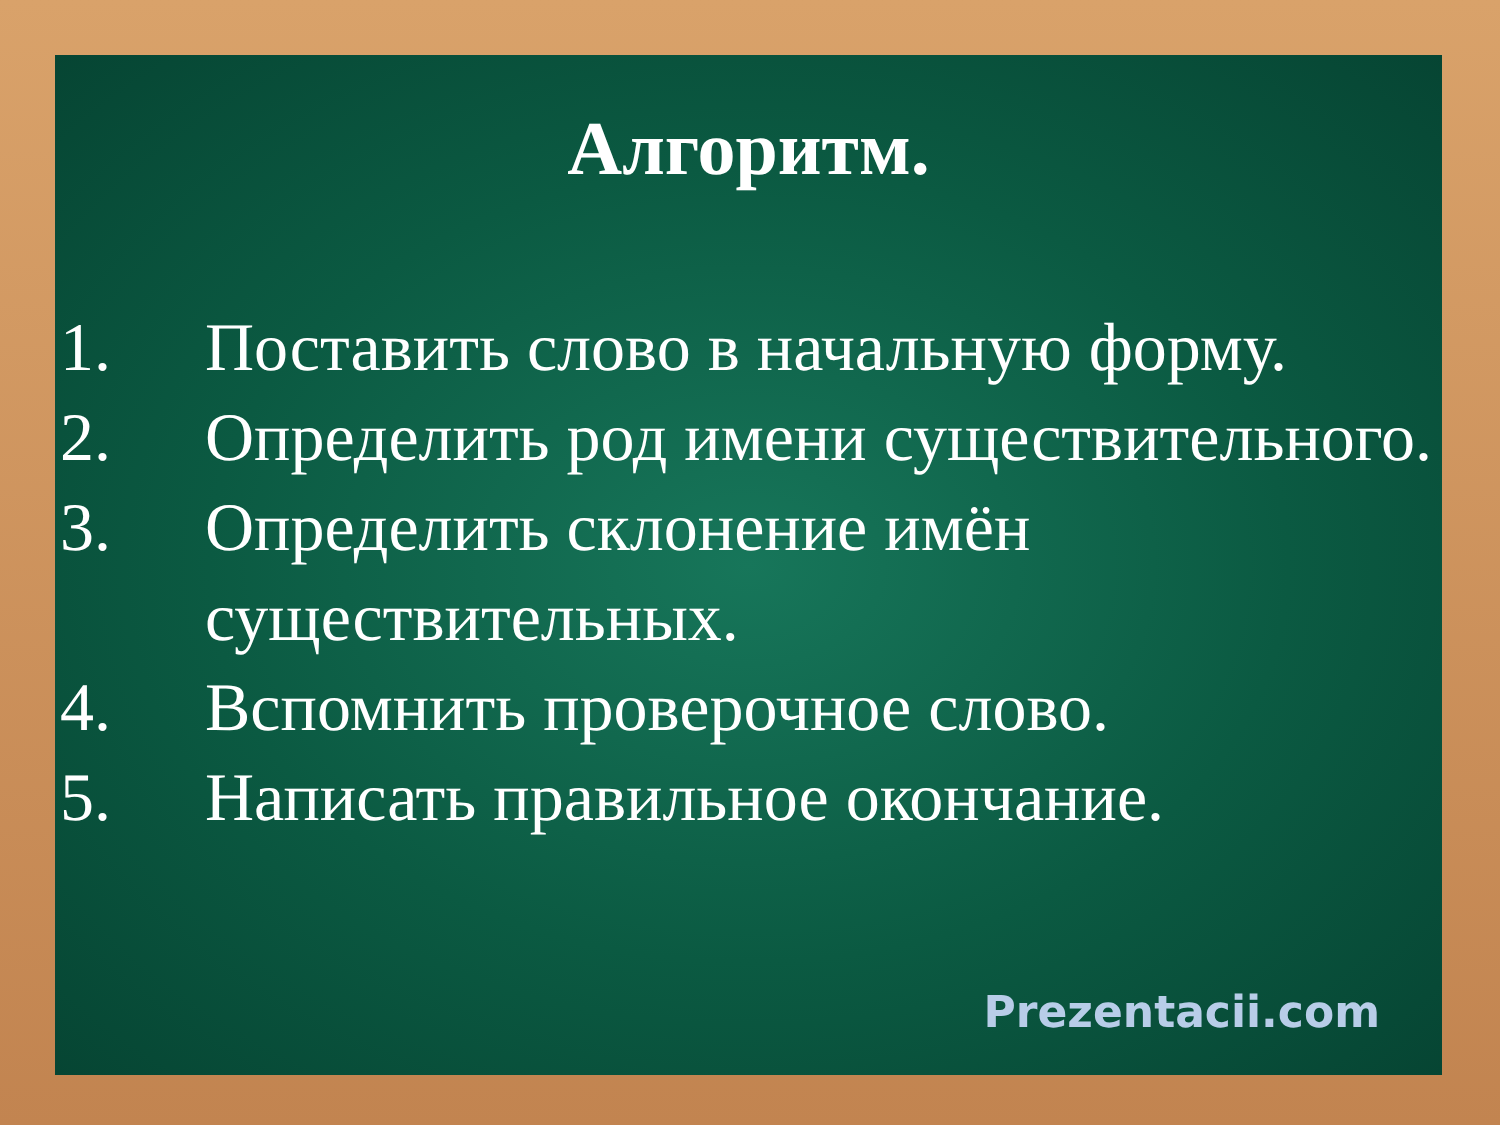Алгоритм.
1. Поставить слово в начальную форму.
2. Определить род имени существительного.
3. Определить склонение имён существительных.
4. Вспомнить проверочное слово.
5. Написать правильное окончание.
Prezentacii.com